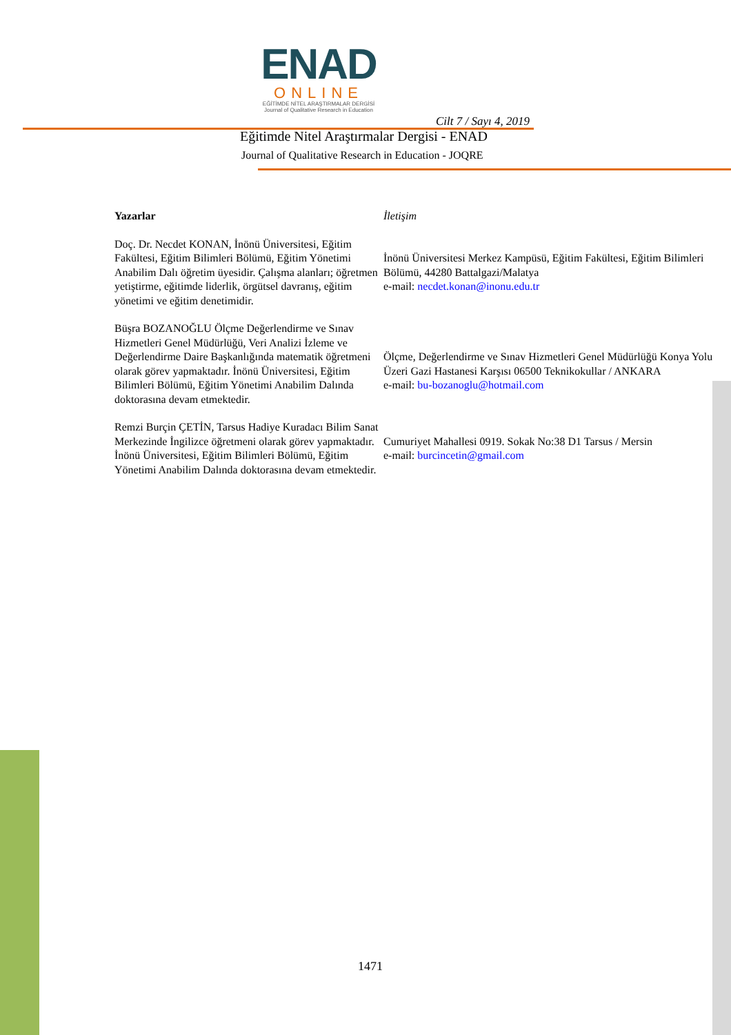ENAD
ONLINE
EĞİTİMDE NİTEL ARAŞTIRMALAR DERGİSİ
Journal of Qualitative Research in Education
Cilt 7 / Sayı 4, 2019
Eğitimde Nitel Araştırmalar Dergisi - ENAD
Journal of Qualitative Research in Education - JOQRE
| Yazarlar | İletişim |
| --- | --- |
| Doç. Dr. Necdet KONAN, İnönü Üniversitesi, Eğitim Fakültesi, Eğitim Bilimleri Bölümü, Eğitim Yönetimi Anabilim Dalı öğretim üyesidir. Çalışma alanları; öğretmen yetiştirme, eğitimde liderlik, örgütsel davranış, eğitim yönetimi ve eğitim denetimidir. | İnönü Üniversitesi Merkez Kampüsü, Eğitim Fakültesi, Eğitim Bilimleri Bölümü, 44280 Battalgazi/Malatya e-mail: necdet.konan@inonu.edu.tr |
| Büşra BOZANOĞLU Ölçme Değerlendirme ve Sınav Hizmetleri Genel Müdürlüğü, Veri Analizi İzleme ve Değerlendirme Daire Başkanlığında matematik öğretmeni olarak görev yapmaktadır. İnönü Üniversitesi, Eğitim Bilimleri Bölümü, Eğitim Yönetimi Anabilim Dalında doktorasına devam etmektedir. | Ölçme, Değerlendirme ve Sınav Hizmetleri Genel Müdürlüğü Konya Yolu Üzeri Gazi Hastanesi Karşısı 06500 Teknikokullar / ANKARA e-mail: bu-bozanoglu@hotmail.com |
| Remzi Burçin ÇETİN, Tarsus Hadiye Kuradacı Bilim Sanat Merkezinde İngilizce öğretmeni olarak görev yapmaktadır. İnönü Üniversitesi, Eğitim Bilimleri Bölümü, Eğitim Yönetimi Anabilim Dalında doktorasına devam etmektedir. | Cumuriyet Mahallesi 0919. Sokak No:38 D1 Tarsus / Mersin e-mail: burcincetin@gmail.com |
1471